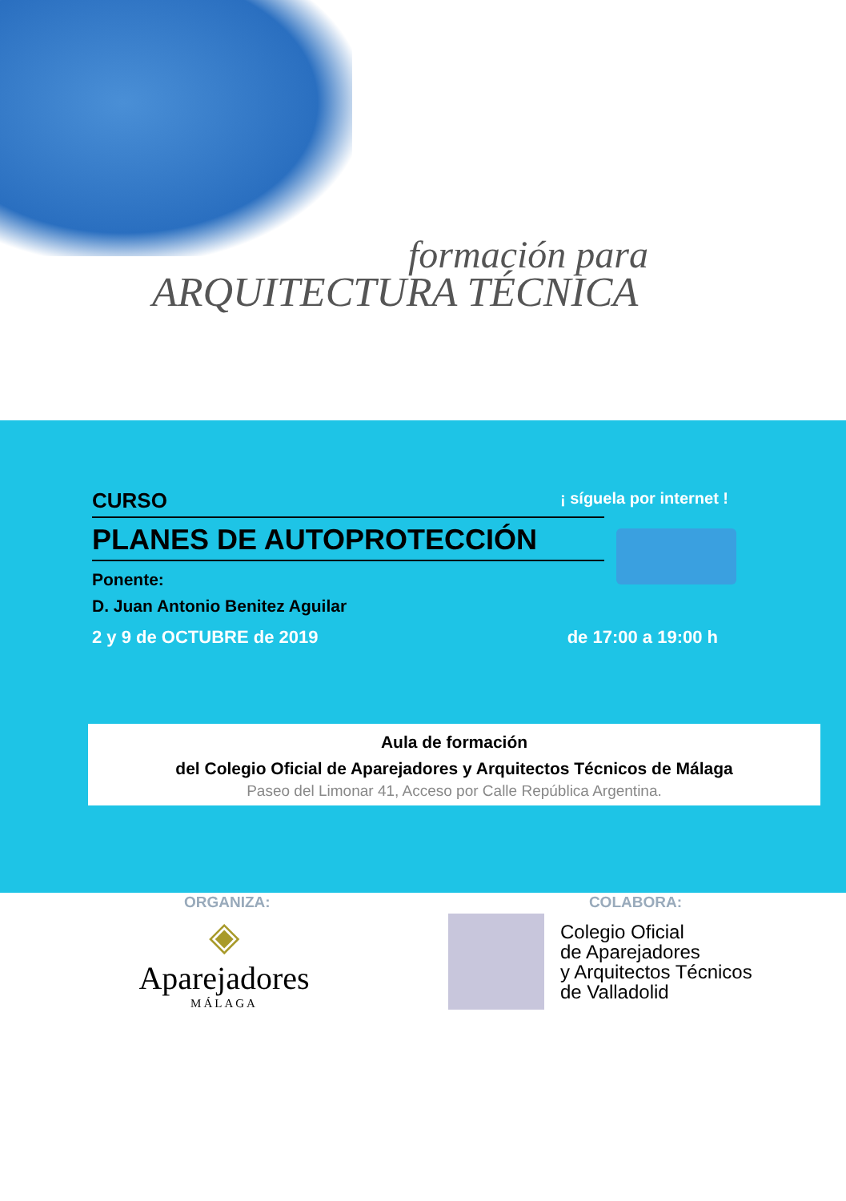formación para
ARQUITECTURA TÉCNICA
¡ síguela por internet !
CURSO
PLANES DE AUTOPROTECCIÓN
Ponente:
D. Juan Antonio Benitez Aguilar
2 y 9 de OCTUBRE de 2019 de 17:00 a 19:00 h
Aula de formación
del Colegio Oficial de Aparejadores y Arquitectos Técnicos de Málaga
Paseo del Limonar 41, Acceso por Calle República Argentina.
ORGANIZA: COLABORA:
◈
Aparejadores
MÁLAGA
Colegio Oficial
de Aparejadores
y Arquitectos Técnicos
de Valladolid